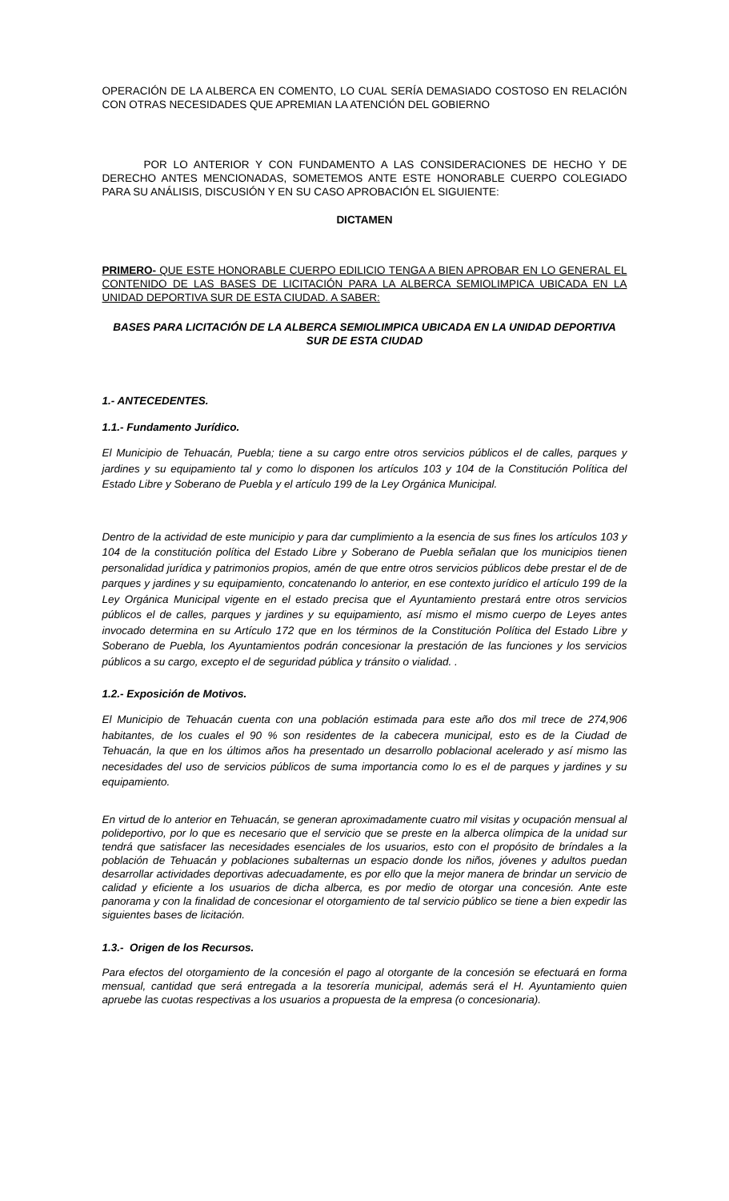OPERACIÓN DE LA ALBERCA EN COMENTO, LO CUAL SERÍA DEMASIADO COSTOSO EN RELACIÓN CON OTRAS NECESIDADES QUE APREMIAN LA ATENCIÓN DEL GOBIERNO
POR LO ANTERIOR Y CON FUNDAMENTO A LAS CONSIDERACIONES DE HECHO Y DE DERECHO ANTES MENCIONADAS, SOMETEMOS ANTE ESTE HONORABLE CUERPO COLEGIADO PARA SU ANÁLISIS, DISCUSIÓN Y EN SU CASO APROBACIÓN EL SIGUIENTE:
DICTAMEN
PRIMERO- QUE ESTE HONORABLE CUERPO EDILICIO TENGA A BIEN APROBAR EN LO GENERAL EL CONTENIDO DE LAS BASES DE LICITACIÓN PARA LA ALBERCA SEMIOLIMPICA UBICADA EN LA UNIDAD DEPORTIVA SUR DE ESTA CIUDAD. A SABER:
BASES PARA LICITACIÓN DE LA ALBERCA SEMIOLIMPICA UBICADA EN LA UNIDAD DEPORTIVA SUR DE ESTA CIUDAD
1.- ANTECEDENTES.
1.1.- Fundamento Jurídico.
El Municipio de Tehuacán, Puebla; tiene a su cargo entre otros servicios públicos el de calles, parques y jardines y su equipamiento tal y como lo disponen los artículos 103 y 104 de la Constitución Política del Estado Libre y Soberano de Puebla y el artículo 199 de la Ley Orgánica Municipal.
Dentro de la actividad de este municipio y para dar cumplimiento a la esencia de sus fines los artículos 103 y 104 de la constitución política del Estado Libre y Soberano de Puebla señalan que los municipios tienen personalidad jurídica y patrimonios propios, amén de que entre otros servicios públicos debe prestar el de de parques y jardines y su equipamiento, concatenando lo anterior, en ese contexto jurídico el artículo 199 de la Ley Orgánica Municipal vigente en el estado precisa que el Ayuntamiento prestará entre otros servicios públicos el de calles, parques y jardines y su equipamiento, así mismo el mismo cuerpo de Leyes antes invocado determina en su Artículo 172 que en los términos de la Constitución Política del Estado Libre y Soberano de Puebla, los Ayuntamientos podrán concesionar la prestación de las funciones y los servicios públicos a su cargo, excepto el de seguridad pública y tránsito o vialidad. .
1.2.- Exposición de Motivos.
El Municipio de Tehuacán cuenta con una población estimada para este año dos mil trece de 274,906 habitantes, de los cuales el 90 % son residentes de la cabecera municipal, esto es de la Ciudad de Tehuacán, la que en los últimos años ha presentado un desarrollo poblacional acelerado y así mismo las necesidades del uso de servicios públicos de suma importancia como lo es el de parques y jardines y su equipamiento.
En virtud de lo anterior en Tehuacán, se generan aproximadamente cuatro mil visitas y ocupación mensual al polideportivo, por lo que es necesario que el servicio que se preste en la alberca olímpica de la unidad sur tendrá que satisfacer las necesidades esenciales de los usuarios, esto con el propósito de bríndales a la población de Tehuacán y poblaciones subalternas un espacio donde los niños, jóvenes y adultos puedan desarrollar actividades deportivas adecuadamente, es por ello que la mejor manera de brindar un servicio de calidad y eficiente a los usuarios de dicha alberca, es por medio de otorgar una concesión. Ante este panorama y con la finalidad de concesionar el otorgamiento de tal servicio público se tiene a bien expedir las siguientes bases de licitación.
1.3.- Origen de los Recursos.
Para efectos del otorgamiento de la concesión el pago al otorgante de la concesión se efectuará en forma mensual, cantidad que será entregada a la tesorería municipal, además será el H. Ayuntamiento quien apruebe las cuotas respectivas a los usuarios a propuesta de la empresa (o concesionaria).